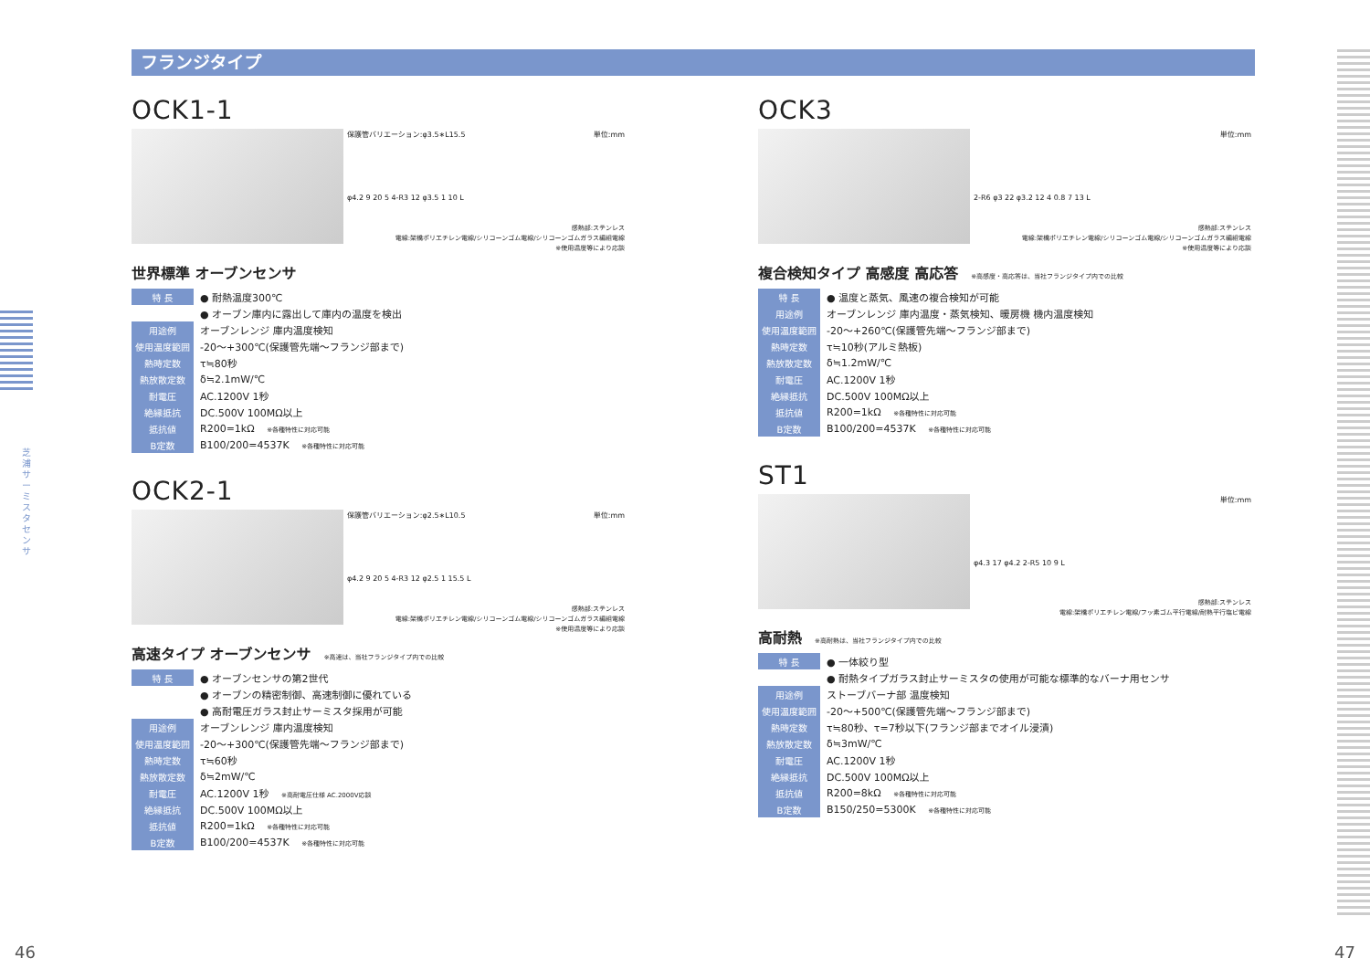フランジタイプ
芝浦サーミスタセンサ
OCK1-1
保護管バリエーション:φ3.5∗L15.5 単位:mm
φ4.2 9 20 5 4-R3 12 φ3.5 1 10 L
感熱部:ステンレス
電線:架橋ポリエチレン電線/シリコーンゴム電線/シリコーンゴムガラス編組電線
※使用温度等により応談
世界標準 オーブンセンサ
| 特 長 | ● 耐熱温度300℃ |
| | ● オーブン庫内に露出して庫内の温度を検出 |
| 用途例 | オーブンレンジ 庫内温度検知 |
| 使用温度範囲 | -20～+300℃(保護管先端～フランジ部まで) |
| 熱時定数 | τ≒80秒 |
| 熱放散定数 | δ≒2.1mW/℃ |
| 耐電圧 | AC.1200V 1秒 |
| 絶縁抵抗 | DC.500V 100MΩ以上 |
| 抵抗値 | R200=1kΩ ※各種特性に対応可能 |
| B定数 | B100/200=4537K ※各種特性に対応可能 |
OCK2-1
保護管バリエーション:φ2.5∗L10.5 単位:mm
φ4.2 9 20 5 4-R3 12 φ2.5 1 15.5 L
感熱部:ステンレス
電線:架橋ポリエチレン電線/シリコーンゴム電線/シリコーンゴムガラス編組電線
※使用温度等により応談
高速タイプ オーブンセンサ ※高速は、当社フランジタイプ内での比較
| 特 長 | ● オーブンセンサの第2世代 |
| | ● オーブンの精密制御、高速制御に優れている |
| | ● 高耐電圧ガラス封止サーミスタ採用が可能 |
| 用途例 | オーブンレンジ 庫内温度検知 |
| 使用温度範囲 | -20～+300℃(保護管先端～フランジ部まで) |
| 熱時定数 | τ≒60秒 |
| 熱放散定数 | δ≒2mW/℃ |
| 耐電圧 | AC.1200V 1秒 ※高耐電圧仕様 AC.2000V応談 |
| 絶縁抵抗 | DC.500V 100MΩ以上 |
| 抵抗値 | R200=1kΩ ※各種特性に対応可能 |
| B定数 | B100/200=4537K ※各種特性に対応可能 |
OCK3
単位:mm
2-R6 φ3 22 φ3.2 12 4 0.8 7 13 L
感熱部:ステンレス
電線:架橋ポリエチレン電線/シリコーンゴム電線/シリコーンゴムガラス編組電線
※使用温度等により応談
複合検知タイプ 高感度 高応答 ※高感度・高応答は、当社フランジタイプ内での比較
| 特 長 | ● 温度と蒸気、風速の複合検知が可能 |
| 用途例 | オーブンレンジ 庫内温度・蒸気検知、暖房機 機内温度検知 |
| 使用温度範囲 | -20～+260℃(保護管先端～フランジ部まで) |
| 熱時定数 | τ≒10秒(アルミ熱板) |
| 熱放散定数 | δ≒1.2mW/℃ |
| 耐電圧 | AC.1200V 1秒 |
| 絶縁抵抗 | DC.500V 100MΩ以上 |
| 抵抗値 | R200=1kΩ ※各種特性に対応可能 |
| B定数 | B100/200=4537K ※各種特性に対応可能 |
ST1
単位:mm
φ4.3 17 φ4.2 2-R5 10 9 L
感熱部:ステンレス
電線:架橋ポリエチレン電線/フッ素ゴム平行電線/耐熱平行塩ビ電線
高耐熱 ※高耐熱は、当社フランジタイプ内での比較
| 特 長 | ● 一体絞り型 |
| | ● 耐熱タイプガラス封止サーミスタの使用が可能な標準的なバーナ用センサ |
| 用途例 | ストーブバーナ部 温度検知 |
| 使用温度範囲 | -20～+500℃(保護管先端～フランジ部まで) |
| 熱時定数 | τ≒80秒、τ=7秒以下(フランジ部までオイル浸漬) |
| 熱放散定数 | δ≒3mW/℃ |
| 耐電圧 | AC.1200V 1秒 |
| 絶縁抵抗 | DC.500V 100MΩ以上 |
| 抵抗値 | R200=8kΩ ※各種特性に対応可能 |
| B定数 | B150/250=5300K ※各種特性に対応可能 |
46 47